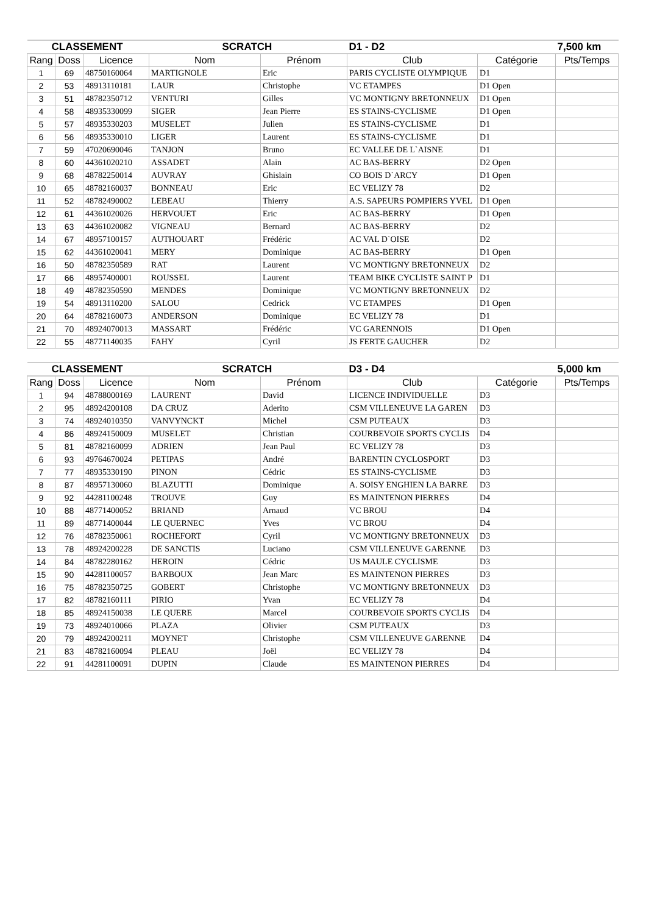| CLASSEMENT | | | SCRATCH | | D1 - D2 | | 7,500 km |
| --- | --- | --- | --- | --- | --- | --- | --- |
| Rang | Doss | Licence | Nom | Prénom | Club | Catégorie | Pts/Temps |
| 1 | 69 | 48750160064 | MARTIGNOLE | Eric | PARIS CYCLISTE OLYMPIQUE | D1 | |
| 2 | 53 | 48913110181 | LAUR | Christophe | VC ETAMPES | D1 Open | |
| 3 | 51 | 48782350712 | VENTURI | Gilles | VC MONTIGNY BRETONNEUX | D1 Open | |
| 4 | 58 | 48935330099 | SIGER | Jean Pierre | ES STAINS-CYCLISME | D1 Open | |
| 5 | 57 | 48935330203 | MUSELET | Julien | ES STAINS-CYCLISME | D1 | |
| 6 | 56 | 48935330010 | LIGER | Laurent | ES STAINS-CYCLISME | D1 | |
| 7 | 59 | 47020690046 | TANJON | Bruno | EC VALLEE DE L`AISNE | D1 | |
| 8 | 60 | 44361020210 | ASSADET | Alain | AC BAS-BERRY | D2 Open | |
| 9 | 68 | 48782250014 | AUVRAY | Ghislain | CO BOIS D`ARCY | D1 Open | |
| 10 | 65 | 48782160037 | BONNEAU | Eric | EC VELIZY 78 | D2 | |
| 11 | 52 | 48782490002 | LEBEAU | Thierry | A.S. SAPEURS POMPIERS YVEL | D1 Open | |
| 12 | 61 | 44361020026 | HERVOUET | Eric | AC BAS-BERRY | D1 Open | |
| 13 | 63 | 44361020082 | VIGNEAU | Bernard | AC BAS-BERRY | D2 | |
| 14 | 67 | 48957100157 | AUTHOUART | Frédéric | AC VAL D`OISE | D2 | |
| 15 | 62 | 44361020041 | MERY | Dominique | AC BAS-BERRY | D1 Open | |
| 16 | 50 | 48782350589 | RAT | Laurent | VC MONTIGNY BRETONNEUX | D2 | |
| 17 | 66 | 48957400001 | ROUSSEL | Laurent | TEAM BIKE CYCLISTE SAINT P | D1 | |
| 18 | 49 | 48782350590 | MENDES | Dominique | VC MONTIGNY BRETONNEUX | D2 | |
| 19 | 54 | 48913110200 | SALOU | Cedrick | VC ETAMPES | D1 Open | |
| 20 | 64 | 48782160073 | ANDERSON | Dominique | EC VELIZY 78 | D1 | |
| 21 | 70 | 48924070013 | MASSART | Frédéric | VC GARENNOIS | D1 Open | |
| 22 | 55 | 48771140035 | FAHY | Cyril | JS FERTE GAUCHER | D2 | |
| CLASSEMENT | | | SCRATCH | | D3 - D4 | | 5,000 km |
| --- | --- | --- | --- | --- | --- | --- | --- |
| Rang | Doss | Licence | Nom | Prénom | Club | Catégorie | Pts/Temps |
| 1 | 94 | 48788000169 | LAURENT | David | LICENCE INDIVIDUELLE | D3 | |
| 2 | 95 | 48924200108 | DA CRUZ | Aderito | CSM VILLENEUVE LA GAREN | D3 | |
| 3 | 74 | 48924010350 | VANVYNCKT | Michel | CSM PUTEAUX | D3 | |
| 4 | 86 | 48924150009 | MUSELET | Christian | COURBEVOIE SPORTS CYCLIS | D4 | |
| 5 | 81 | 48782160099 | ADRIEN | Jean Paul | EC VELIZY 78 | D3 | |
| 6 | 93 | 49764670024 | PETIPAS | André | BARENTIN CYCLOSPORT | D3 | |
| 7 | 77 | 48935330190 | PINON | Cédric | ES STAINS-CYCLISME | D3 | |
| 8 | 87 | 48957130060 | BLAZUTTI | Dominique | A. SOISY ENGHIEN LA BARRE | D3 | |
| 9 | 92 | 44281100248 | TROUVE | Guy | ES MAINTENON PIERRES | D4 | |
| 10 | 88 | 48771400052 | BRIAND | Arnaud | VC BROU | D4 | |
| 11 | 89 | 48771400044 | LE QUERNEC | Yves | VC BROU | D4 | |
| 12 | 76 | 48782350061 | ROCHEFORT | Cyril | VC MONTIGNY BRETONNEUX | D3 | |
| 13 | 78 | 48924200228 | DE SANCTIS | Luciano | CSM VILLENEUVE GARENNE | D3 | |
| 14 | 84 | 48782280162 | HEROIN | Cédric | US MAULE CYCLISME | D3 | |
| 15 | 90 | 44281100057 | BARBOUX | Jean Marc | ES MAINTENON PIERRES | D3 | |
| 16 | 75 | 48782350725 | GOBERT | Christophe | VC MONTIGNY BRETONNEUX | D3 | |
| 17 | 82 | 48782160111 | PIRIO | Yvan | EC VELIZY 78 | D4 | |
| 18 | 85 | 48924150038 | LE QUERE | Marcel | COURBEVOIE SPORTS CYCLIS | D4 | |
| 19 | 73 | 48924010066 | PLAZA | Olivier | CSM PUTEAUX | D3 | |
| 20 | 79 | 48924200211 | MOYNET | Christophe | CSM VILLENEUVE GARENNE | D4 | |
| 21 | 83 | 48782160094 | PLEAU | Joël | EC VELIZY 78 | D4 | |
| 22 | 91 | 44281100091 | DUPIN | Claude | ES MAINTENON PIERRES | D4 | |